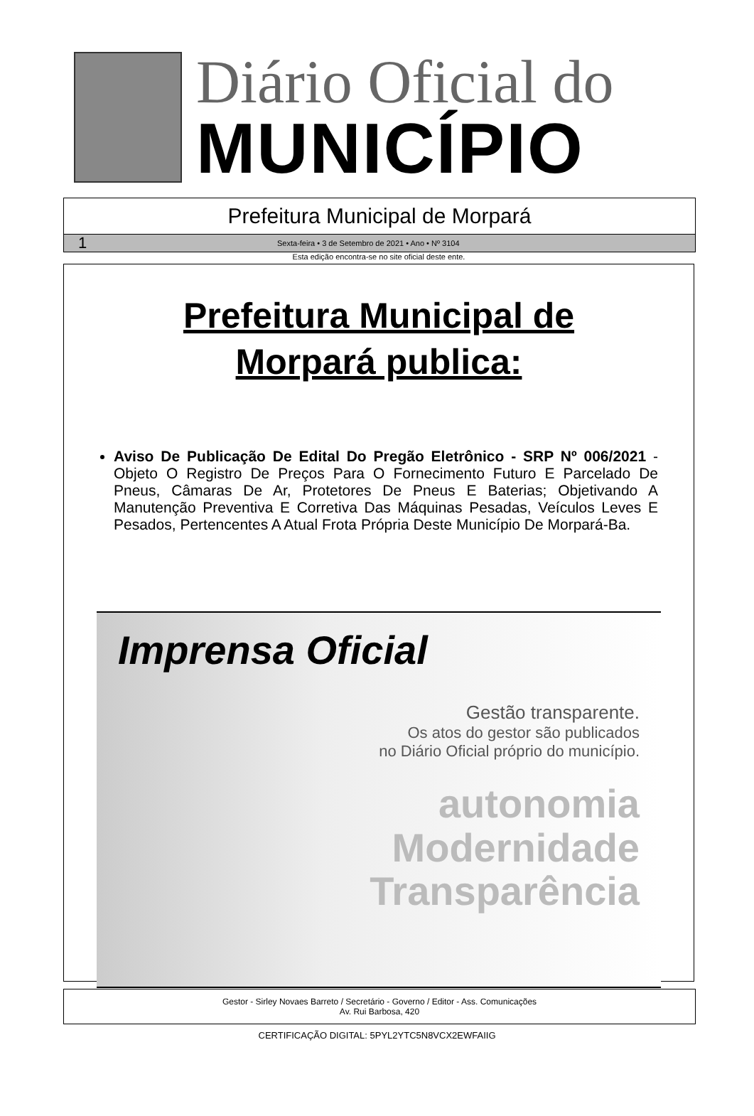Diário Oficial do
MUNICÍPIO
Prefeitura Municipal de Morpará
1 Sexta-feira • 3 de Setembro de 2021 • Ano • Nº 3104
Esta edição encontra-se no site oficial deste ente.
Prefeitura Municipal de
Morpará publica:
Aviso De Publicação De Edital Do Pregão Eletrônico - SRP Nº 006/2021 - Objeto O Registro De Preços Para O Fornecimento Futuro E Parcelado De Pneus, Câmaras De Ar, Protetores De Pneus E Baterias; Objetivando A Manutenção Preventiva E Corretiva Das Máquinas Pesadas, Veículos Leves E Pesados, Pertencentes A Atual Frota Própria Deste Município De Morpará-Ba.
Imprensa Oficial
Gestão transparente.
Os atos do gestor são publicados
no Diário Oficial próprio do município.
autonomia
Modernidade
Transparência
Gestor - Sirley Novaes Barreto / Secretário - Governo / Editor - Ass. Comunicações
Av. Rui Barbosa, 420
CERTIFICAÇÃO DIGITAL: 5PYL2YTC5N8VCX2EWFAIIG